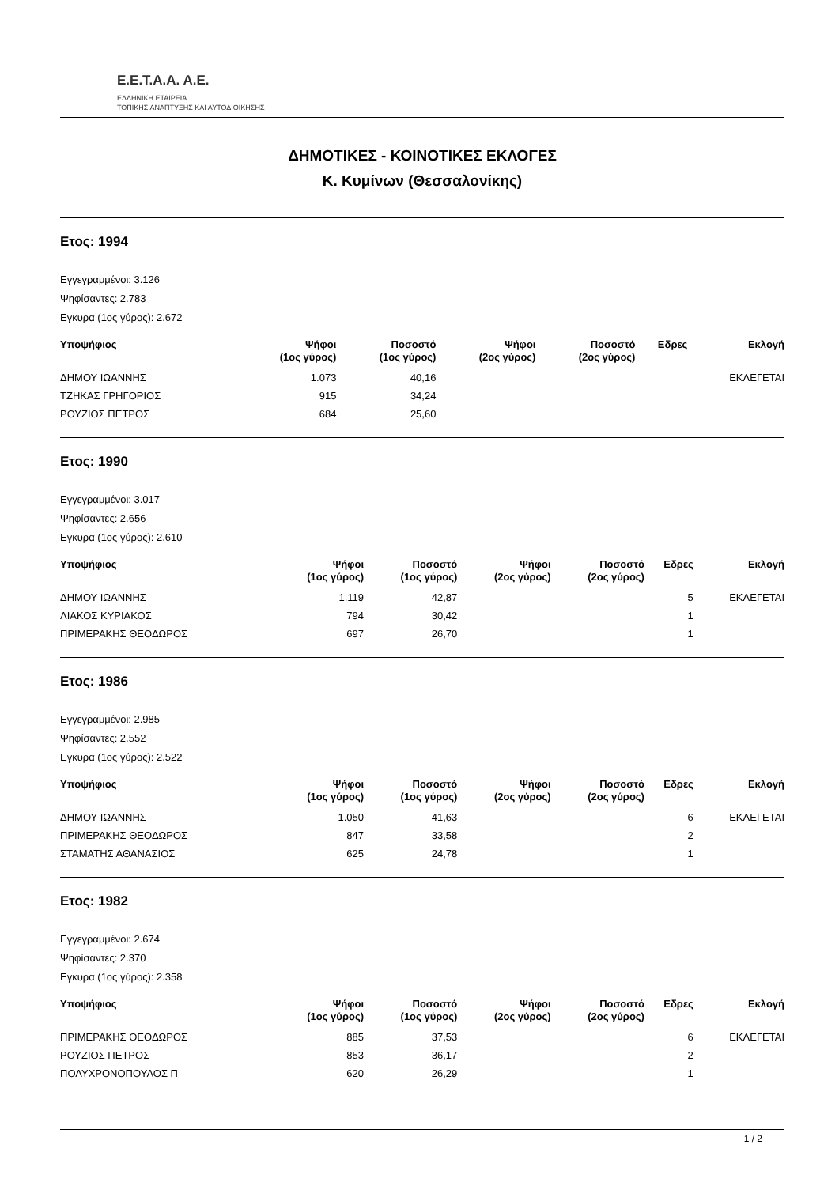E.E.T.A.A. A.E.
ΕΛΛΗΝΙΚΗ ΕΤΑΙΡΕΙΑ
ΤΟΠΙΚΗΣ ΑΝΑΠΤΥΞΗΣ ΚΑΙ ΑΥΤΟΔΙΟΙΚΗΣΗΣ
ΔΗΜΟΤΙΚΕΣ - ΚΟΙΝΟΤΙΚΕΣ ΕΚΛΟΓΕΣ
Κ. Κυμίνων (Θεσσαλονίκης)
Ετος: 1994
Εγγεγραμμένοι: 3.126
Ψηφίσαντες: 2.783
Εγκυρα (1ος γύρος): 2.672
| Υποψήφιος | Ψήφοι (1ος γύρος) | Ποσοστό (1ος γύρος) | Ψήφοι (2ος γύρος) | Ποσοστό (2ος γύρος) | Εδρες | Εκλογή |
| --- | --- | --- | --- | --- | --- | --- |
| ΔΗΜΟΥ ΙΩΑΝΝΗΣ | 1.073 | 40,16 | | | | ΕΚΛΕΓΕΤΑΙ |
| ΤΖΗΚΑΣ ΓΡΗΓΟΡΙΟΣ | 915 | 34,24 | | | | |
| ΡΟΥΖΙΟΣ ΠΕΤΡΟΣ | 684 | 25,60 | | | | |
Ετος: 1990
Εγγεγραμμένοι: 3.017
Ψηφίσαντες: 2.656
Εγκυρα (1ος γύρος): 2.610
| Υποψήφιος | Ψήφοι (1ος γύρος) | Ποσοστό (1ος γύρος) | Ψήφοι (2ος γύρος) | Ποσοστό (2ος γύρος) | Εδρες | Εκλογή |
| --- | --- | --- | --- | --- | --- | --- |
| ΔΗΜΟΥ ΙΩΑΝΝΗΣ | 1.119 | 42,87 | | | 5 | ΕΚΛΕΓΕΤΑΙ |
| ΛΙΑΚΟΣ ΚΥΡΙΑΚΟΣ | 794 | 30,42 | | | 1 | |
| ΠΡΙΜΕΡΑΚΗΣ ΘΕΟΔΩΡΟΣ | 697 | 26,70 | | | 1 | |
Ετος: 1986
Εγγεγραμμένοι: 2.985
Ψηφίσαντες: 2.552
Εγκυρα (1ος γύρος): 2.522
| Υποψήφιος | Ψήφοι (1ος γύρος) | Ποσοστό (1ος γύρος) | Ψήφοι (2ος γύρος) | Ποσοστό (2ος γύρος) | Εδρες | Εκλογή |
| --- | --- | --- | --- | --- | --- | --- |
| ΔΗΜΟΥ ΙΩΑΝΝΗΣ | 1.050 | 41,63 | | | 6 | ΕΚΛΕΓΕΤΑΙ |
| ΠΡΙΜΕΡΑΚΗΣ ΘΕΟΔΩΡΟΣ | 847 | 33,58 | | | 2 | |
| ΣΤΑΜΑΤΗΣ ΑΘΑΝΑΣΙΟΣ | 625 | 24,78 | | | 1 | |
Ετος: 1982
Εγγεγραμμένοι: 2.674
Ψηφίσαντες: 2.370
Εγκυρα (1ος γύρος): 2.358
| Υποψήφιος | Ψήφοι (1ος γύρος) | Ποσοστό (1ος γύρος) | Ψήφοι (2ος γύρος) | Ποσοστό (2ος γύρος) | Εδρες | Εκλογή |
| --- | --- | --- | --- | --- | --- | --- |
| ΠΡΙΜΕΡΑΚΗΣ ΘΕΟΔΩΡΟΣ | 885 | 37,53 | | | 6 | ΕΚΛΕΓΕΤΑΙ |
| ΡΟΥΖΙΟΣ ΠΕΤΡΟΣ | 853 | 36,17 | | | 2 | |
| ΠΟΛΥΧΡΟΝΟΠΟΥΛΟΣ Π | 620 | 26,29 | | | 1 | |
1 / 2